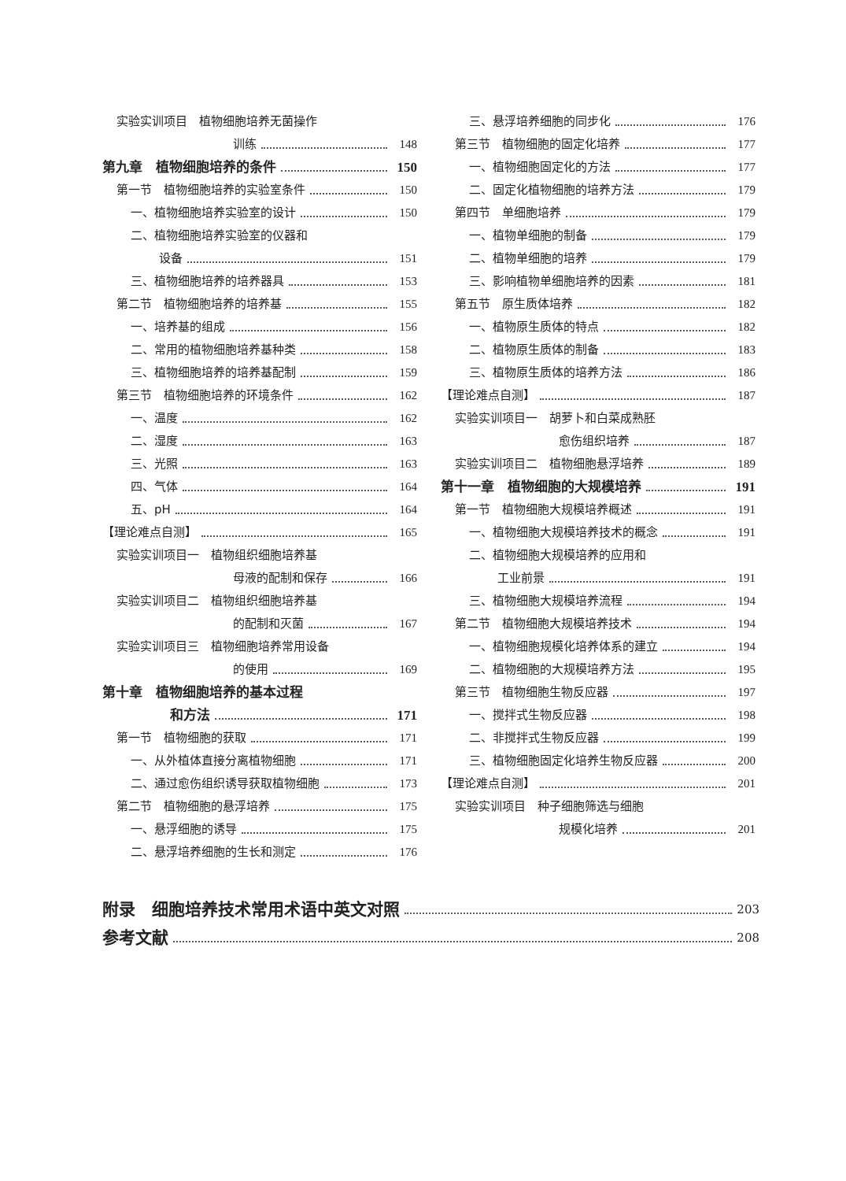实验实训项目　植物细胞培养无菌操作
训练 148
第九章　植物细胞培养的条件 150
第一节　植物细胞培养的实验室条件 150
一、植物细胞培养实验室的设计 150
二、植物细胞培养实验室的仪器和
设备 151
三、植物细胞培养的培养器具 153
第二节　植物细胞培养的培养基 155
一、培养基的组成 156
二、常用的植物细胞培养基种类 158
三、植物细胞培养的培养基配制 159
第三节　植物细胞培养的环境条件 162
一、温度 162
二、湿度 163
三、光照 163
四、气体 164
五、pH 164
【理论难点自测】 165
实验实训项目一　植物组织细胞培养基
母液的配制和保存 166
实验实训项目二　植物组织细胞培养基
的配制和灭菌 167
实验实训项目三　植物细胞培养常用设备
的使用 169
第十章　植物细胞培养的基本过程
和方法 171
第一节　植物细胞的获取 171
一、从外植体直接分离植物细胞 171
二、通过愈伤组织诱导获取植物细胞 173
第二节　植物细胞的悬浮培养 175
一、悬浮细胞的诱导 175
二、悬浮培养细胞的生长和测定 176
三、悬浮培养细胞的同步化 176
第三节　植物细胞的固定化培养 177
一、植物细胞固定化的方法 177
二、固定化植物细胞的培养方法 179
第四节　单细胞培养 179
一、植物单细胞的制备 179
二、植物单细胞的培养 179
三、影响植物单细胞培养的因素 181
第五节　原生质体培养 182
一、植物原生质体的特点 182
二、植物原生质体的制备 183
三、植物原生质体的培养方法 186
【理论难点自测】 187
实验实训项目一　胡萝卜和白菜成熟胚
愈伤组织培养 187
实验实训项目二　植物细胞悬浮培养 189
第十一章　植物细胞的大规模培养 191
第一节　植物细胞大规模培养概述 191
一、植物细胞大规模培养技术的概念 191
二、植物细胞大规模培养的应用和
工业前景 191
三、植物细胞大规模培养流程 194
第二节　植物细胞大规模培养技术 194
一、植物细胞规模化培养体系的建立 194
二、植物细胞的大规模培养方法 195
第三节　植物细胞生物反应器 197
一、搅拌式生物反应器 198
二、非搅拌式生物反应器 199
三、植物细胞固定化培养生物反应器 200
【理论难点自测】 201
实验实训项目　种子细胞筛选与细胞
规模化培养 201
附录　细胞培养技术常用术语中英文对照 203
参考文献 208